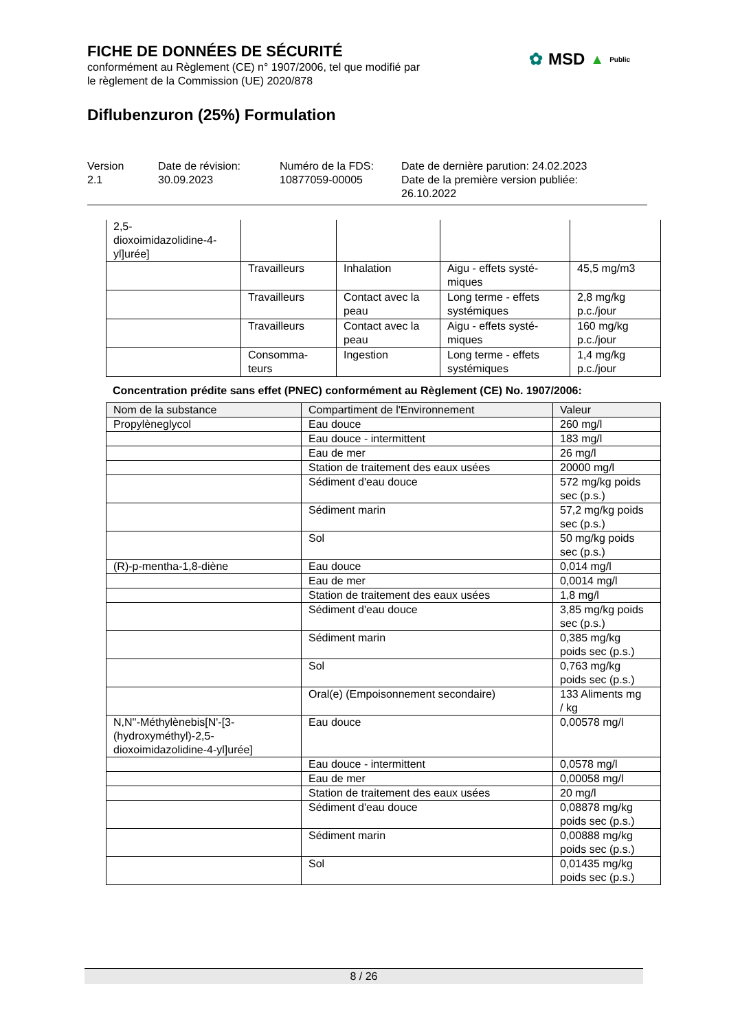FICHE DE DONNÉES DE SÉCURITÉ
conformément au Règlement (CE) n° 1907/2006, tel que modifié par
le règlement de la Commission (UE) 2020/878
Diflubenzuron (25%) Formulation
✿ MSD ▲ Public
Version
2.1
Date de révision:
30.09.2023
Numéro de la FDS:
10877059-00005
Date de dernière parution: 24.02.2023
Date de la première version publiée:
26.10.2022
| 2,5- dioxoimidazolidine-4- yl]urée] | | | | |
| | Travailleurs | Inhalation | Aigu - effets systé- miques | 45,5 mg/m3 |
| | Travailleurs | Contact avec la peau | Long terme - effets systémiques | 2,8 mg/kg p.c./jour |
| | Travailleurs | Contact avec la peau | Aigu - effets systé- miques | 160 mg/kg p.c./jour |
| | Consomma- teurs | Ingestion | Long terme - effets systémiques | 1,4 mg/kg p.c./jour |
Concentration prédite sans effet (PNEC) conformément au Règlement (CE) No. 1907/2006:
| Nom de la substance | Compartiment de l'Environnement | Valeur |
| --- | --- | --- |
| Propylèneglycol | Eau douce | 260 mg/l |
| | Eau douce - intermittent | 183 mg/l |
| | Eau de mer | 26 mg/l |
| | Station de traitement des eaux usées | 20000 mg/l |
| | Sédiment d'eau douce | 572 mg/kg poids sec (p.s.) |
| | Sédiment marin | 57,2 mg/kg poids sec (p.s.) |
| | Sol | 50 mg/kg poids sec (p.s.) |
| (R)-p-mentha-1,8-diène | Eau douce | 0,014 mg/l |
| | Eau de mer | 0,0014 mg/l |
| | Station de traitement des eaux usées | 1,8 mg/l |
| | Sédiment d'eau douce | 3,85 mg/kg poids sec (p.s.) |
| | Sédiment marin | 0,385 mg/kg poids sec (p.s.) |
| | Sol | 0,763 mg/kg poids sec (p.s.) |
| | Oral(e) (Empoisonnement secondaire) | 133 Aliments mg / kg |
| N,N''-Méthylènebis[N'-[3- (hydroxyméthyl)-2,5- dioxoimidazolidine-4-yl]urée] | Eau douce | 0,00578 mg/l |
| | Eau douce - intermittent | 0,0578 mg/l |
| | Eau de mer | 0,00058 mg/l |
| | Station de traitement des eaux usées | 20 mg/l |
| | Sédiment d'eau douce | 0,08878 mg/kg poids sec (p.s.) |
| | Sédiment marin | 0,00888 mg/kg poids sec (p.s.) |
| | Sol | 0,01435 mg/kg poids sec (p.s.) |
8 / 26